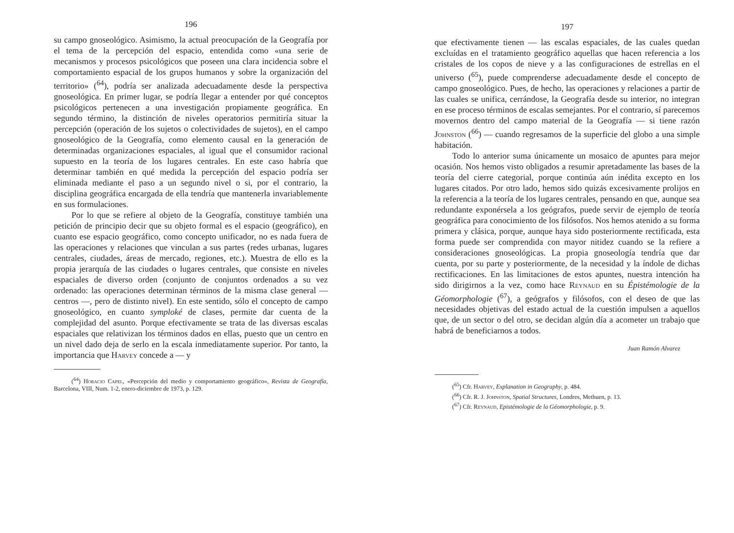196
su campo gnoseológico. Asimismo, la actual preocupación de la Geografía por el tema de la percepción del espacio, entendida como «una serie de mecanismos y procesos psicológicos que poseen una clara incidencia sobre el comportamiento espacial de los grupos humanos y sobre la organización del territorio» (<sup>64</sup>), podría ser analizada adecuadamente desde la perspectiva gnoseológica. En primer lugar, se podría llegar a entender por qué conceptos psicológicos pertenecen a una investigación propiamente geográfica. En segundo término, la distinción de niveles operatorios permitiría situar la percepción (operación de los sujetos o colectividades de sujetos), en el campo gnoseológico de la Geografía, como elemento causal en la generación de determinadas organizaciones espaciales, al igual que el consumidor racional supuesto en la teoría de los lugares centrales. En este caso habría que determinar también en qué medida la percepción del espacio podría ser eliminada mediante el paso a un segundo nivel o si, por el contrario, la disciplina geográfica encargada de ella tendría que mantenerla invariablemente en sus formulaciones.
Por lo que se refiere al objeto de la Geografía, constituye también una petición de principio decir que su objeto formal es el espacio (geográfico), en cuanto ese espacio geográfico, como concepto unificador, no es nada fuera de las operaciones y relaciones que vinculan a sus partes (redes urbanas, lugares centrales, ciudades, áreas de mercado, regiones, etc.). Muestra de ello es la propia jerarquía de las ciudades o lugares centrales, que consiste en niveles espaciales de diverso orden (conjunto de conjuntos ordenados a su vez ordenado: las operaciones determinan términos de la misma clase general — centros —, pero de distinto nivel). En este sentido, sólo el concepto de campo gnoseológico, en cuanto symploké de clases, permite dar cuenta de la complejidad del asunto. Porque efectivamente se trata de las diversas escalas espaciales que relativizan los términos dados en ellas, puesto que un centro en un nivel dado deja de serlo en la escala inmediatamente superior. Por tanto, la importancia que Harvey concede a — y
(<sup>64</sup>) Horacio Capel, «Percepción del medio y comportamiento geográfico», Revista de Geografía, Barcelona, VIII, Num. 1-2, enero-diciembre de 1973, p. 129.
197
que efectivamente tienen — las escalas espaciales, de las cuales quedan excluídas en el tratamiento geográfico aquellas que hacen referencia a los cristales de los copos de nieve y a las configuraciones de estrellas en el universo (<sup>65</sup>), puede comprenderse adecuadamente desde el concepto de campo gnoseológico. Pues, de hecho, las operaciones y relaciones a partir de las cuales se unifica, cerrándose, la Geografía desde su interior, no integran en ese proceso términos de escalas semejantes. Por el contrario, sí parecemos movernos dentro del campo material de la Geografía — si tiene razón Johnston (<sup>66</sup>) — cuando regresamos de la superficie del globo a una simple habitación.
Todo lo anterior suma únicamente un mosaico de apuntes para mejor ocasión. Nos hemos visto obligados a resumir apretadamente las bases de la teoría del cierre categorial, porque continúa aún inédita excepto en los lugares citados. Por otro lado, hemos sido quizás excesivamente prolijos en la referencia a la teoría de los lugares centrales, pensando en que, aunque sea redundante exponérsela a los geógrafos, puede servir de ejemplo de teoría geográfica para conocimiento de los filósofos. Nos hemos atenido a su forma primera y clásica, porque, aunque haya sido posteriormente rectificada, esta forma puede ser comprendida con mayor nitidez cuando se la refiere a consideraciones gnoseológicas. La propia gnoseología tendría que dar cuenta, por su parte y posteriormente, de la necesidad y la índole de dichas rectificaciones. En las limitaciones de estos apuntes, nuestra intención ha sido dirigirnos a la vez, como hace Reynaud en su Épistémologie de la Géomorphologie (<sup>67</sup>), a geógrafos y filósofos, con el deseo de que las necesidades objetivas del estado actual de la cuestión impulsen a aquellos que, de un sector o del otro, se decidan algún día a acometer un trabajo que habrá de beneficiarnos a todos.
Juan Ramón Alvarez
(<sup>65</sup>) Cfr. Harvey, Explanation in Geography, p. 484.
(<sup>66</sup>) Cfr. R. J. Johnston, Spatial Structures, Londres, Methuen, p. 13.
(<sup>67</sup>) Cfr. Reynaud, Epistémologie de la Géomorphologie, p. 9.